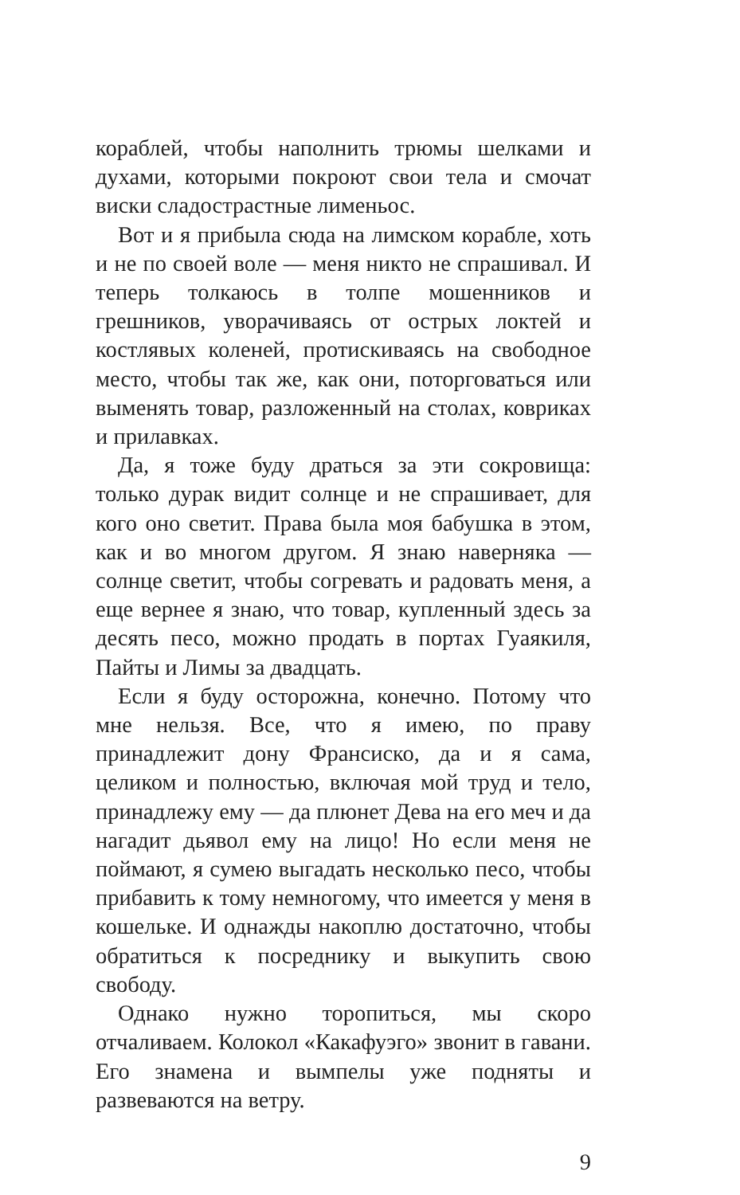кораблей, чтобы наполнить трюмы шелками и духами, которыми покроют свои тела и смочат виски сладострастные лименьос.
Вот и я прибыла сюда на лимском корабле, хоть и не по своей воле — меня никто не спрашивал. И теперь толкаюсь в толпе мошенников и грешников, уворачиваясь от острых локтей и костлявых коленей, протискиваясь на свободное место, чтобы так же, как они, поторговаться или выменять товар, разложенный на столах, ковриках и прилавках.
Да, я тоже буду драться за эти сокровища: только дурак видит солнце и не спрашивает, для кого оно светит. Права была моя бабушка в этом, как и во многом другом. Я знаю наверняка — солнце светит, чтобы согревать и радовать меня, а еще вернее я знаю, что товар, купленный здесь за десять песо, можно продать в портах Гуаякиля, Пайты и Лимы за двадцать.
Если я буду осторожна, конечно. Потому что мне нельзя. Все, что я имею, по праву принадлежит дону Франсиско, да и я сама, целиком и полностью, включая мой труд и тело, принадлежу ему — да плюнет Дева на его меч и да нагадит дьявол ему на лицо! Но если меня не поймают, я сумею выгадать несколько песо, чтобы прибавить к тому немногому, что имеется у меня в кошельке. И однажды накоплю достаточно, чтобы обратиться к посреднику и выкупить свою свободу.
Однако нужно торопиться, мы скоро отчаливаем. Колокол «Какафуэго» звонит в гавани. Его знамена и вымпелы уже подняты и развеваются на ветру.
9